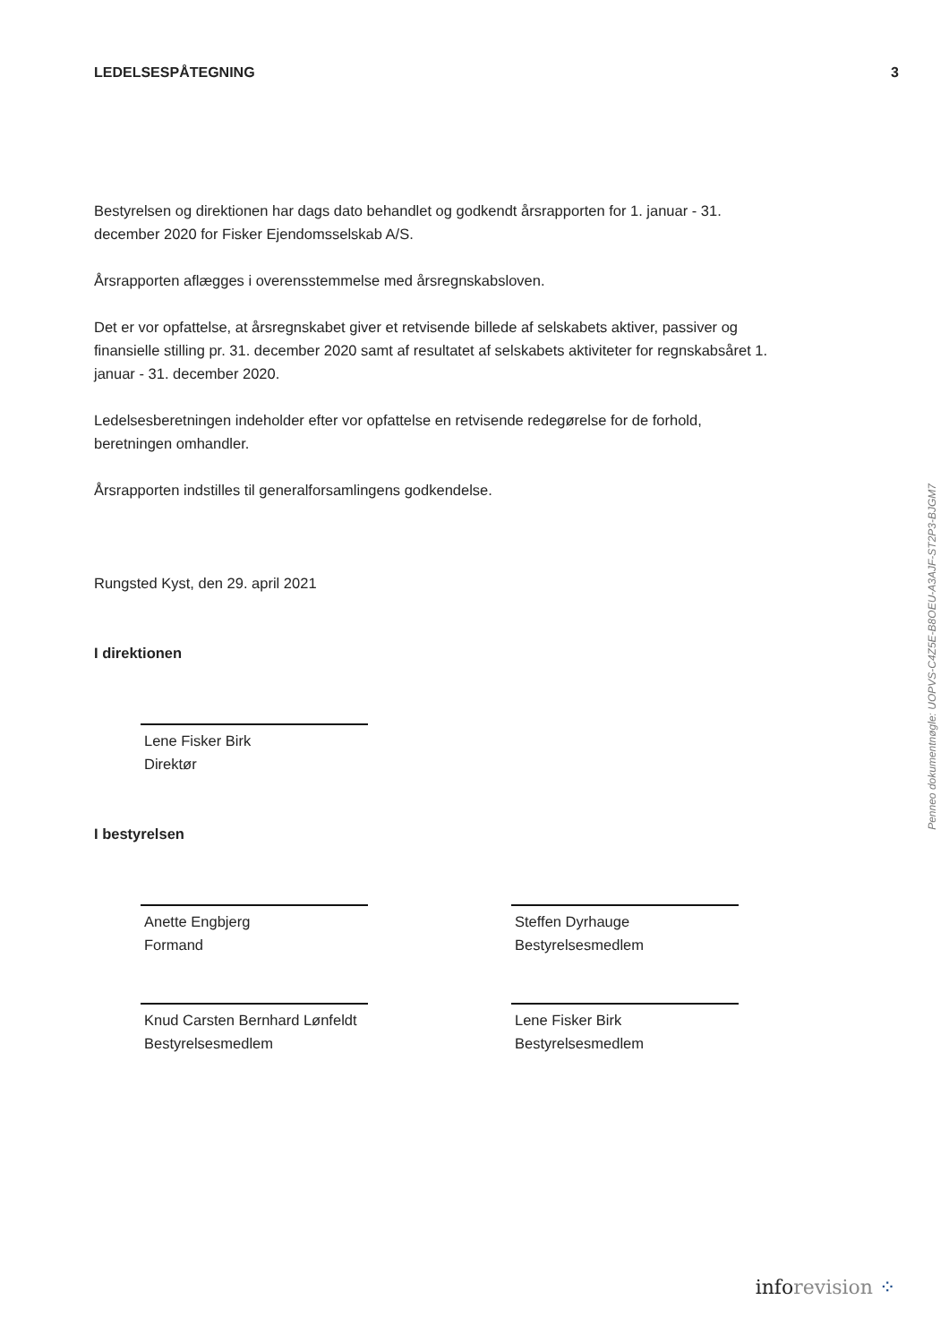LEDELSESPÅTEGNING 3
Bestyrelsen og direktionen har dags dato behandlet og godkendt årsrapporten for 1. januar - 31. december 2020 for Fisker Ejendomsselskab A/S.
Årsrapporten aflægges i overensstemmelse med årsregnskabsloven.
Det er vor opfattelse, at årsregnskabet giver et retvisende billede af selskabets aktiver, passiver og finansielle stilling pr. 31. december 2020 samt af resultatet af selskabets aktiviteter for regnskabsåret 1. januar - 31. december 2020.
Ledelsesberetningen indeholder efter vor opfattelse en retvisende redegørelse for de forhold, beretningen omhandler.
Årsrapporten indstilles til generalforsamlingens godkendelse.
Rungsted Kyst, den 29. april 2021
I direktionen
Lene Fisker Birk
Direktør
I bestyrelsen
Anette Engbjerg
Formand
Steffen Dyrhauge
Bestyrelsesmedlem
Knud Carsten Bernhard Lønfeldt
Bestyrelsesmedlem
Lene Fisker Birk
Bestyrelsesmedlem
Penneo dokumentnøgle: UOPVS-C4Z5E-B8OEU-A3AJF-ST2P3-BJGM7
info revision ⁘